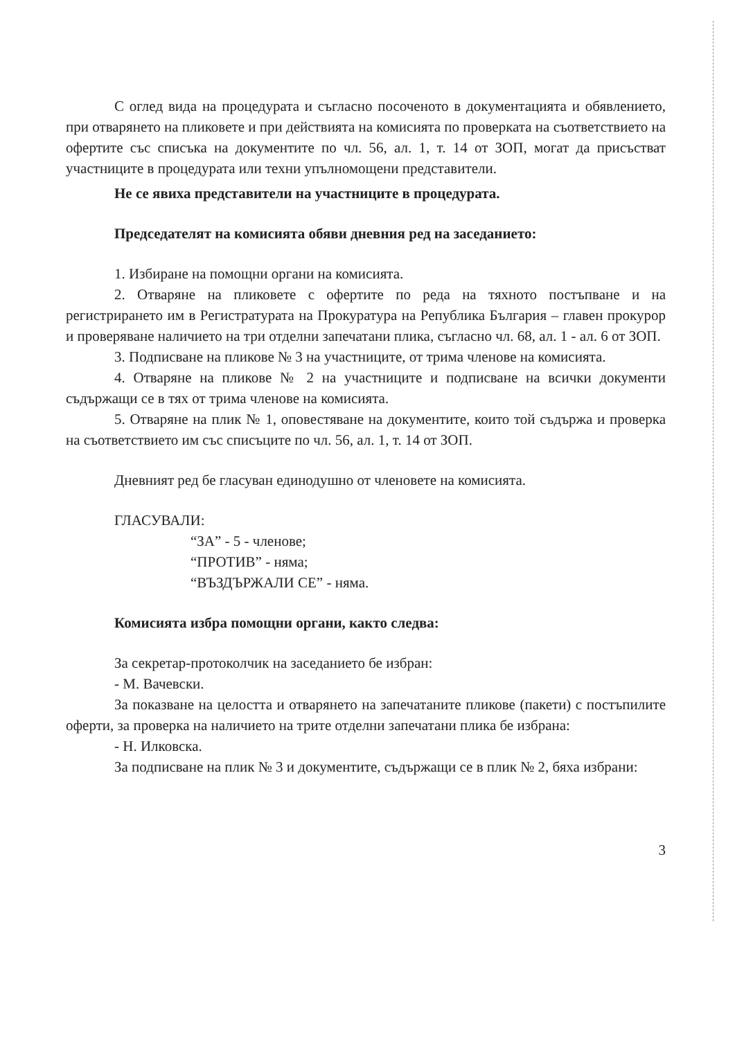С оглед вида на процедурата и съгласно посоченото в документацията и обявлението, при отварянето на пликовете и при действията на комисията по проверката на съответствието на офертите със списъка на документите по чл. 56, ал. 1, т. 14 от ЗОП, могат да присъстват участниците в процедурата или техни упълномощени представители.
Не се явиха представители на участниците в процедурата.
Председателят на комисията обяви дневния ред на заседанието:
1. Избиране на помощни органи на комисията.
2. Отваряне на пликовете с офертите по реда на тяхното постъпване и на регистрирането им в Регистратурата на Прокуратура на Република България – главен прокурор и проверяване наличието на три отделни запечатани плика, съгласно чл. 68, ал. 1 - ал. 6 от ЗОП.
3. Подписване на пликове № 3 на участниците, от трима членове на комисията.
4. Отваряне на пликове № 2 на участниците и подписване на всички документи съдържащи се в тях от трима членове на комисията.
5. Отваряне на плик № 1, оповестяване на документите, които той съдържа и проверка на съответствието им със списъците по чл. 56, ал. 1, т. 14 от ЗОП.
Дневният ред бе гласуван единодушно от членовете на комисията.
ГЛАСУВАЛИ:
“ЗА” - 5 - членове;
“ПРОТИВ” - няма;
“ВЪЗДЪРЖАЛИ СЕ” - няма.
Комисията избра помощни органи, както следва:
За секретар-протоколчик на заседанието бе избран:
- М. Вачевски.
За показване на целостта и отварянето на запечатаните пликове (пакети) с постъпилите оферти, за проверка на наличието на трите отделни запечатани плика бе избрана:
- Н. Илковска.
За подписване на плик № 3 и документите, съдържащи се в плик № 2, бяха избрани:
3